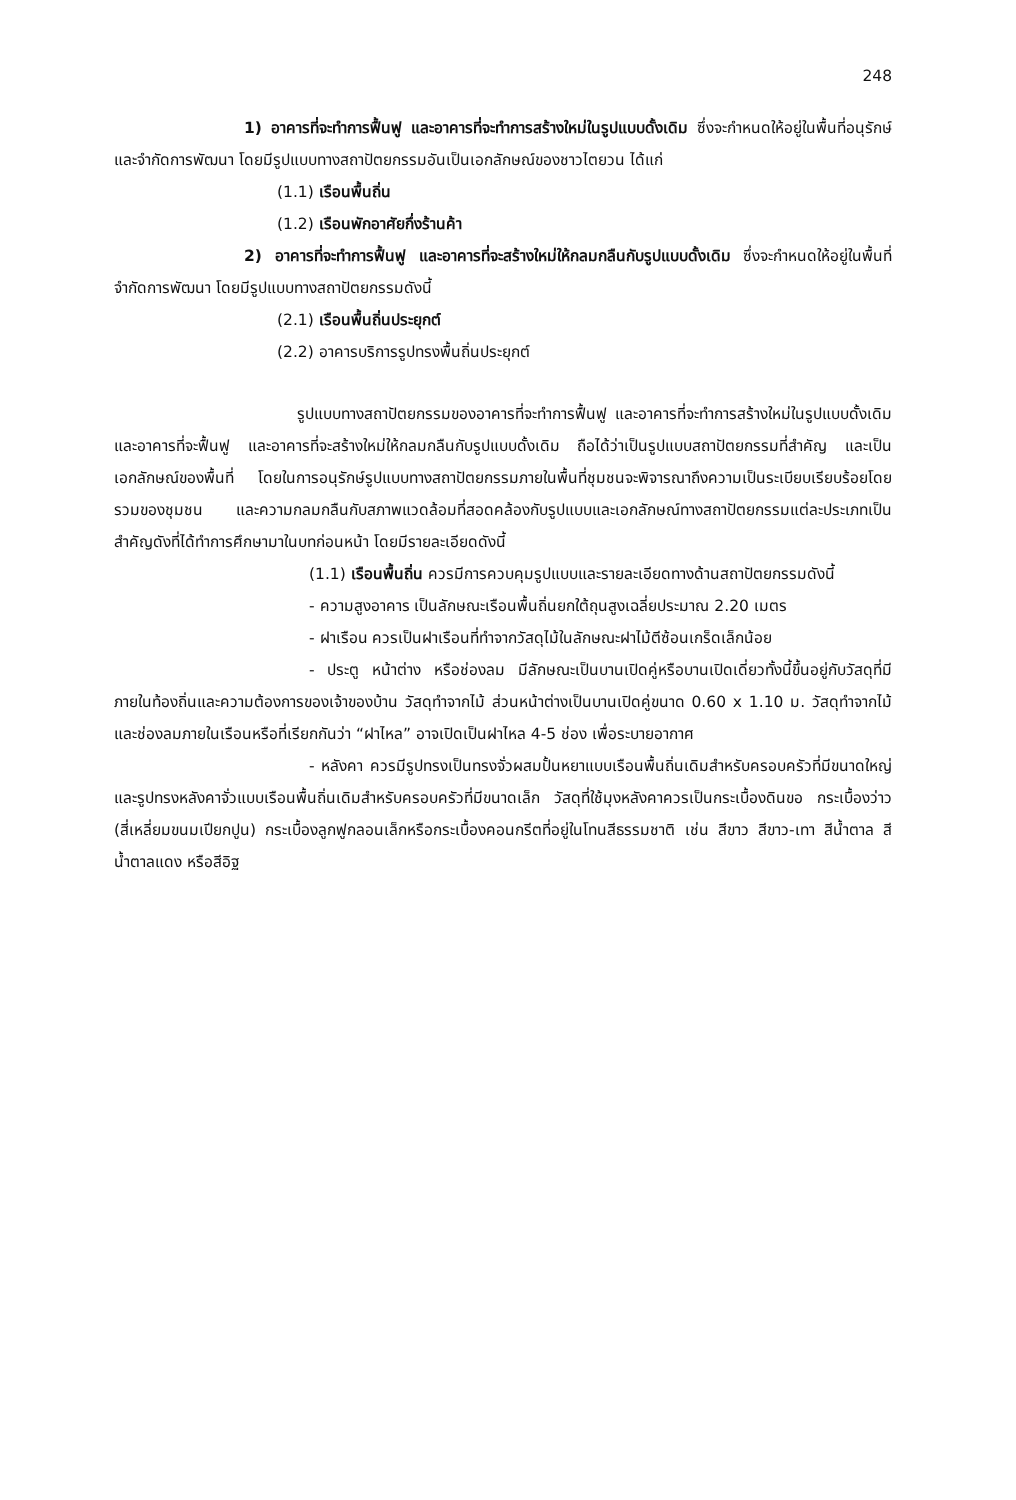248
1) อาคารที่จะทำการฟื้นฟู และอาคารที่จะทำการสร้างใหม่ในรูปแบบดั้งเดิม ซึ่งจะกำหนดให้อยู่ในพื้นที่อนุรักษ์และจำกัดการพัฒนา โดยมีรูปแบบทางสถาปัตยกรรมอันเป็นเอกลักษณ์ของชาวไตยวน ได้แก่
(1.1) เรือนพื้นถิ่น
(1.2) เรือนพักอาศัยกึ่งร้านค้า
2) อาคารที่จะทำการฟื้นฟู และอาคารที่จะสร้างใหม่ให้กลมกลืนกับรูปแบบดั้งเดิม ซึ่งจะกำหนดให้อยู่ในพื้นที่จำกัดการพัฒนา โดยมีรูปแบบทางสถาปัตยกรรมดังนี้
(2.1) เรือนพื้นถิ่นประยุกต์
(2.2) อาคารบริการรูปทรงพื้นถิ่นประยุกต์
รูปแบบทางสถาปัตยกรรมของอาคารที่จะทำการฟื้นฟู และอาคารที่จะทำการสร้างใหม่ในรูปแบบดั้งเดิม และอาคารที่จะฟื้นฟู และอาคารที่จะสร้างใหม่ให้กลมกลืนกับรูปแบบดั้งเดิม ถือได้ว่าเป็นรูปแบบสถาปัตยกรรมที่สำคัญ และเป็นเอกลักษณ์ของพื้นที่ โดยในการอนุรักษ์รูปแบบทางสถาปัตยกรรมภายในพื้นที่ชุมชนจะพิจารณาถึงความเป็นระเบียบเรียบร้อยโดยรวมของชุมชน และความกลมกลืนกับสภาพแวดล้อมที่สอดคล้องกับรูปแบบและเอกลักษณ์ทางสถาปัตยกรรมแต่ละประเภทเป็นสำคัญดังที่ได้ทำการศึกษามาในบทก่อนหน้า โดยมีรายละเอียดดังนี้
(1.1) เรือนพื้นถิ่น ควรมีการควบคุมรูปแบบและรายละเอียดทางด้านสถาปัตยกรรมดังนี้
- ความสูงอาคาร เป็นลักษณะเรือนพื้นถิ่นยกใต้ถุนสูงเฉลี่ยประมาณ 2.20 เมตร
- ฝาเรือน ควรเป็นฝาเรือนที่ทำจากวัสดุไม้ในลักษณะฝาไม้ตีซ้อนเกร็ดเล็กน้อย
- ประตู หน้าต่าง หรือช่องลม มีลักษณะเป็นบานเปิดคู่หรือบานเปิดเดี่ยวทั้งนี้ขึ้นอยู่กับวัสดุที่มีภายในท้องถิ่นและความต้องการของเจ้าของบ้าน วัสดุทำจากไม้ ส่วนหน้าต่างเป็นบานเปิดคู่ขนาด 0.60 x 1.10 ม. วัสดุทำจากไม้ และช่องลมภายในเรือนหรือที่เรียกกันว่า “ฝาไหล” อาจเปิดเป็นฝาไหล 4-5 ช่อง เพื่อระบายอากาศ
- หลังคา ควรมีรูปทรงเป็นทรงจั่วผสมปั้นหยาแบบเรือนพื้นถิ่นเดิมสำหรับครอบครัวที่มีขนาดใหญ่ และรูปทรงหลังคาจั่วแบบเรือนพื้นถิ่นเดิมสำหรับครอบครัวที่มีขนาดเล็ก วัสดุที่ใช้มุงหลังคาควรเป็นกระเบื้องดินขอ กระเบื้องว่าว (สี่เหลี่ยมขนมเปียกปูน) กระเบื้องลูกฟูกลอนเล็กหรือกระเบื้องคอนกรีตที่อยู่ในโทนสีธรรมชาติ เช่น สีขาว สีขาว-เทา สีน้ำตาล สีน้ำตาลแดง หรือสีอิฐ